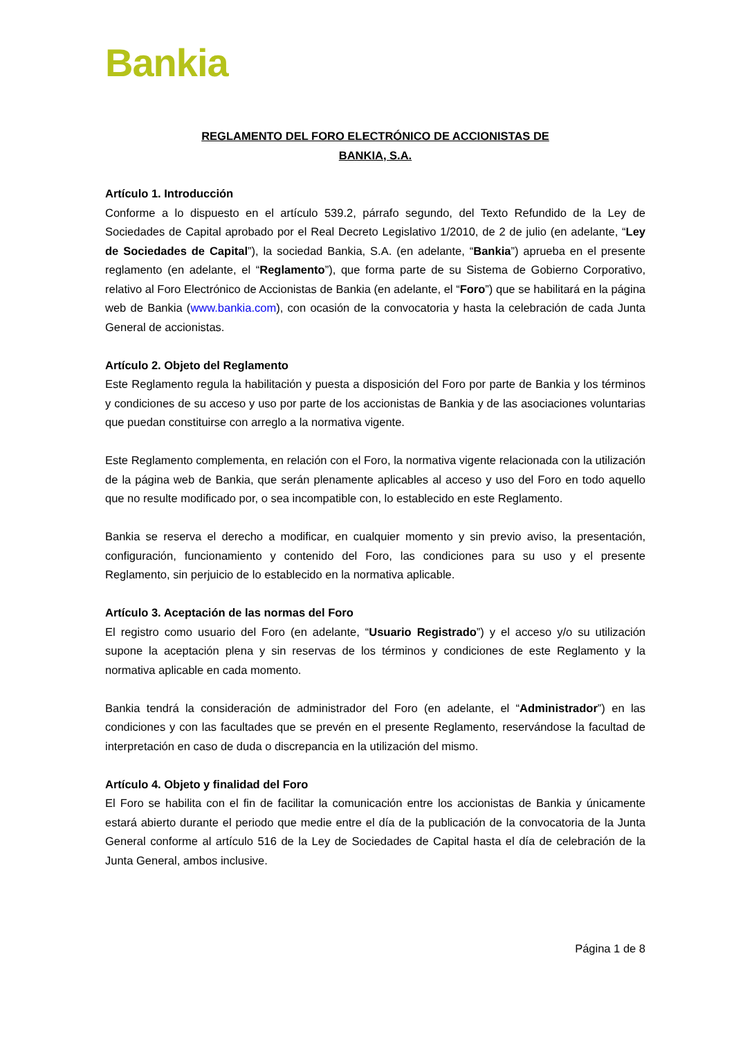Bankia
REGLAMENTO DEL FORO ELECTRÓNICO DE ACCIONISTAS DE
BANKIA, S.A.
Artículo 1. Introducción
Conforme a lo dispuesto en el artículo 539.2, párrafo segundo, del Texto Refundido de la Ley de Sociedades de Capital aprobado por el Real Decreto Legislativo 1/2010, de 2 de julio (en adelante, “Ley de Sociedades de Capital”), la sociedad Bankia, S.A. (en adelante, “Bankia”) aprueba en el presente reglamento (en adelante, el “Reglamento”), que forma parte de su Sistema de Gobierno Corporativo, relativo al Foro Electrónico de Accionistas de Bankia (en adelante, el “Foro”) que se habilitará en la página web de Bankia (www.bankia.com), con ocasión de la convocatoria y hasta la celebración de cada Junta General de accionistas.
Artículo 2. Objeto del Reglamento
Este Reglamento regula la habilitación y puesta a disposición del Foro por parte de Bankia y los términos y condiciones de su acceso y uso por parte de los accionistas de Bankia y de las asociaciones voluntarias que puedan constituirse con arreglo a la normativa vigente.
Este Reglamento complementa, en relación con el Foro, la normativa vigente relacionada con la utilización de la página web de Bankia, que serán plenamente aplicables al acceso y uso del Foro en todo aquello que no resulte modificado por, o sea incompatible con, lo establecido en este Reglamento.
Bankia se reserva el derecho a modificar, en cualquier momento y sin previo aviso, la presentación, configuración, funcionamiento y contenido del Foro, las condiciones para su uso y el presente Reglamento, sin perjuicio de lo establecido en la normativa aplicable.
Artículo 3. Aceptación de las normas del Foro
El registro como usuario del Foro (en adelante, “Usuario Registrado”) y el acceso y/o su utilización supone la aceptación plena y sin reservas de los términos y condiciones de este Reglamento y la normativa aplicable en cada momento.
Bankia tendrá la consideración de administrador del Foro (en adelante, el “Administrador”) en las condiciones y con las facultades que se prevén en el presente Reglamento, reservándose la facultad de interpretación en caso de duda o discrepancia en la utilización del mismo.
Artículo 4. Objeto y finalidad del Foro
El Foro se habilita con el fin de facilitar la comunicación entre los accionistas de Bankia y únicamente estará abierto durante el periodo que medie entre el día de la publicación de la convocatoria de la Junta General conforme al artículo 516 de la Ley de Sociedades de Capital hasta el día de celebración de la Junta General, ambos inclusive.
Página 1 de 8